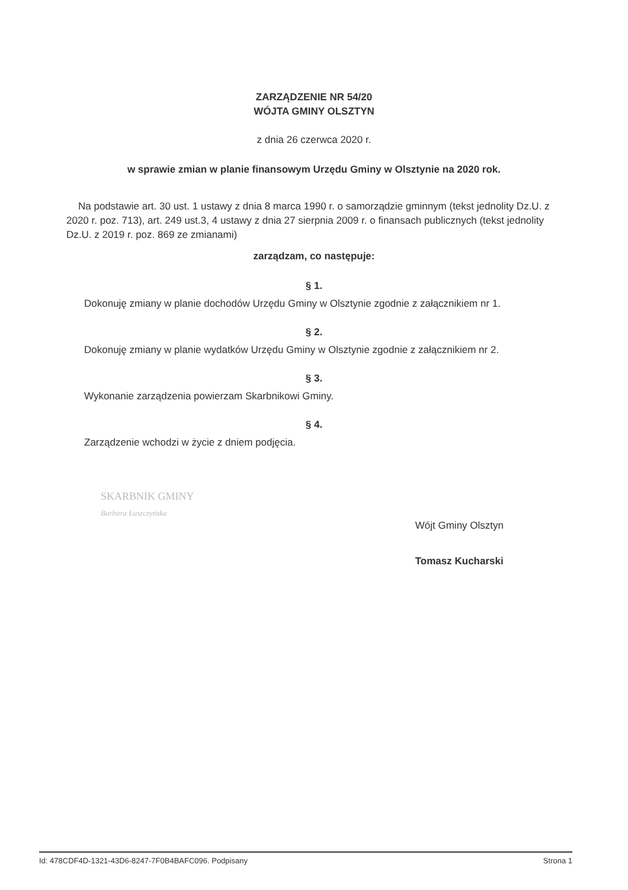ZARZĄDZENIE NR 54/20
WÓJTA GMINY OLSZTYN
z dnia 26 czerwca 2020 r.
w sprawie zmian w planie finansowym Urzędu Gminy w Olsztynie na 2020 rok.
Na podstawie art. 30 ust. 1 ustawy z dnia 8 marca 1990 r. o samorządzie gminnym (tekst jednolity Dz.U. z 2020 r. poz. 713), art. 249 ust.3, 4 ustawy z dnia 27 sierpnia 2009 r. o finansach publicznych (tekst jednolity Dz.U. z 2019 r. poz. 869 ze zmianami)
zarządzam, co następuje:
§ 1.
Dokonuję zmiany w planie dochodów Urzędu Gminy w Olsztynie zgodnie z załącznikiem nr 1.
§ 2.
Dokonuję zmiany w planie wydatków Urzędu Gminy w Olsztynie zgodnie z załącznikiem nr 2.
§ 3.
Wykonanie zarządzenia powierzam Skarbnikowi Gminy.
§ 4.
Zarządzenie wchodzi w życie z dniem podjęcia.
SKARBNIK GMINY
Barbara Łuszczyńska
Wójt Gminy Olsztyn
Tomasz Kucharski
Id: 478CDF4D-1321-43D6-8247-7F0B4BAFC096. Podpisany Strona 1